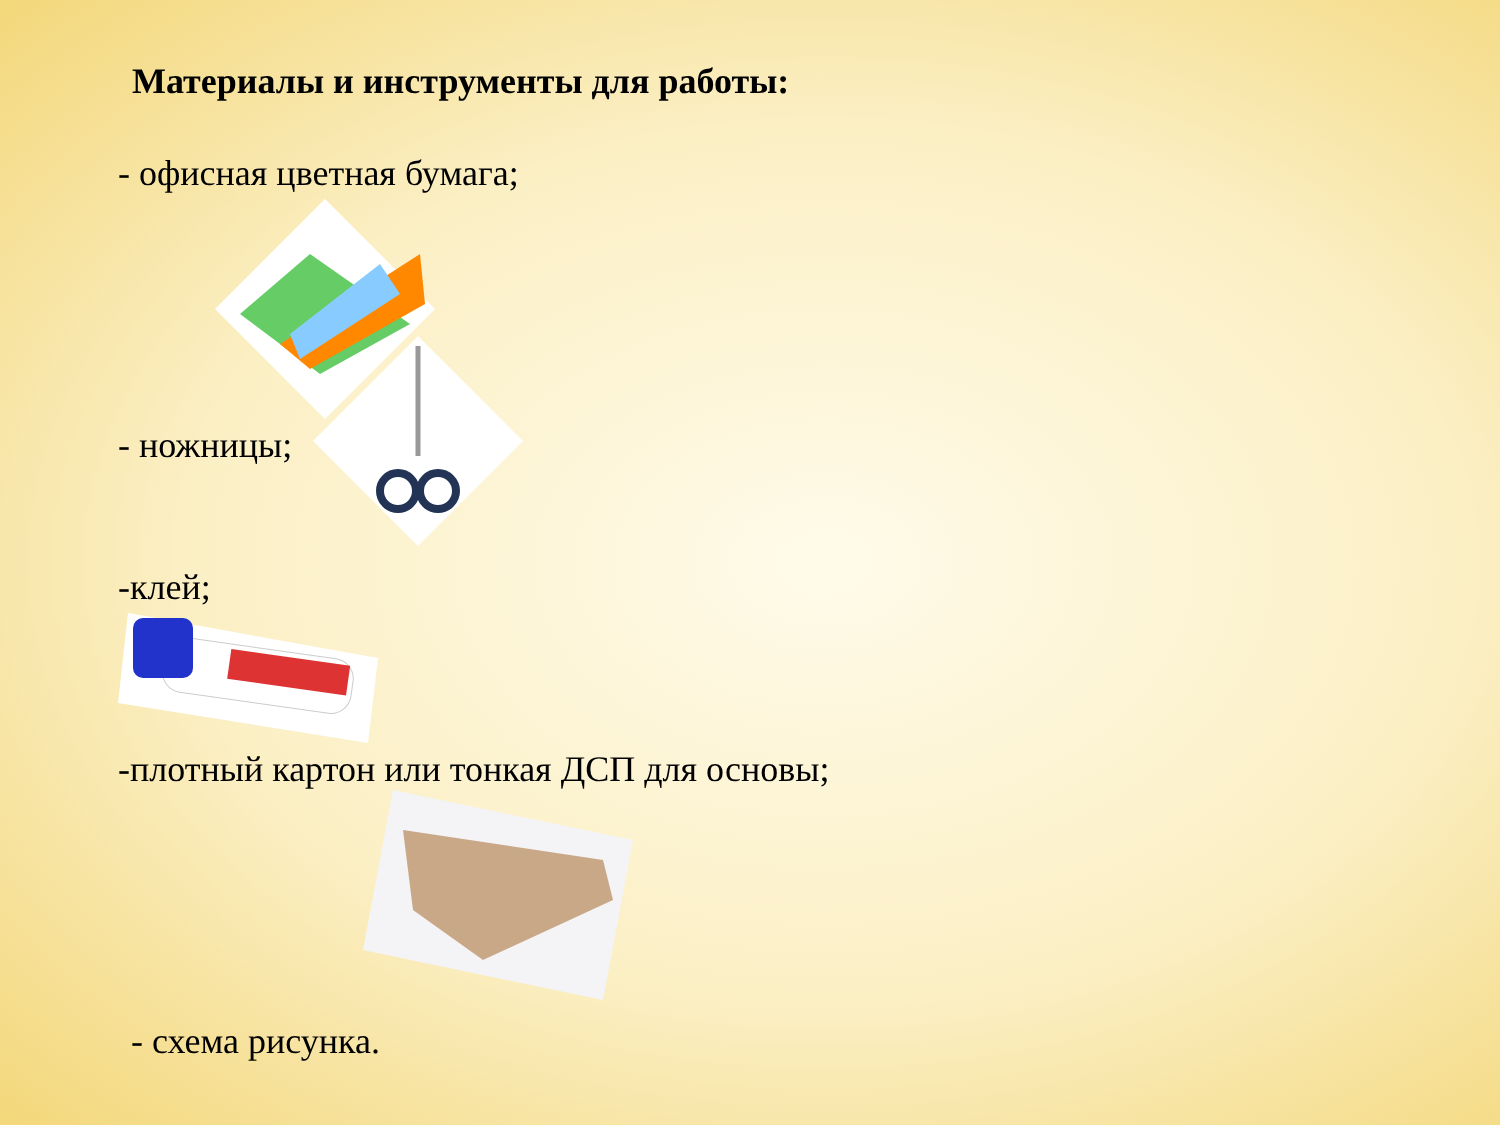Материалы и инструменты для работы:
- офисная цветная бумага;
- ножницы;
-клей;
-плотный картон или тонкая ДСП для основы;
- схема рисунка.